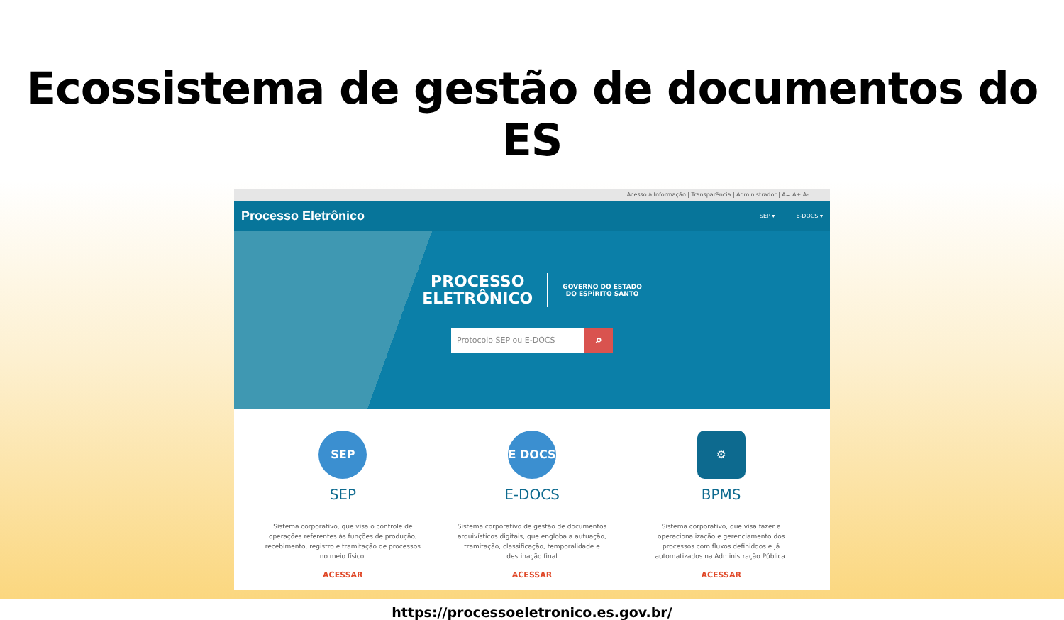Ecossistema de gestão de documentos do ES
Acesso à Informação | Transparência | Administrador | A= A+ A-
Processo Eletrônico
SEP ▾ E-DOCS ▾
PROCESSO
ELETRÔNICO
GOVERNO DO ESTADO
DO ESPÍRITO SANTO
Protocolo SEP ou E-DOCS
⌕
SEP
SEP
Sistema corporativo, que visa o controle de operações referentes às funções de produção, recebimento, registro e tramitação de processos no meio físico.
ACESSAR
E DOCS
E-DOCS
Sistema corporativo de gestão de documentos arquivísticos digitais, que engloba a autuação, tramitação, classificação, temporalidade e destinação final
ACESSAR
⚙
BPMS
Sistema corporativo, que visa fazer a operacionalização e gerenciamento dos processos com fluxos definiddos e já automatizados na Administração Pública.
ACESSAR
https://processoeletronico.es.gov.br/